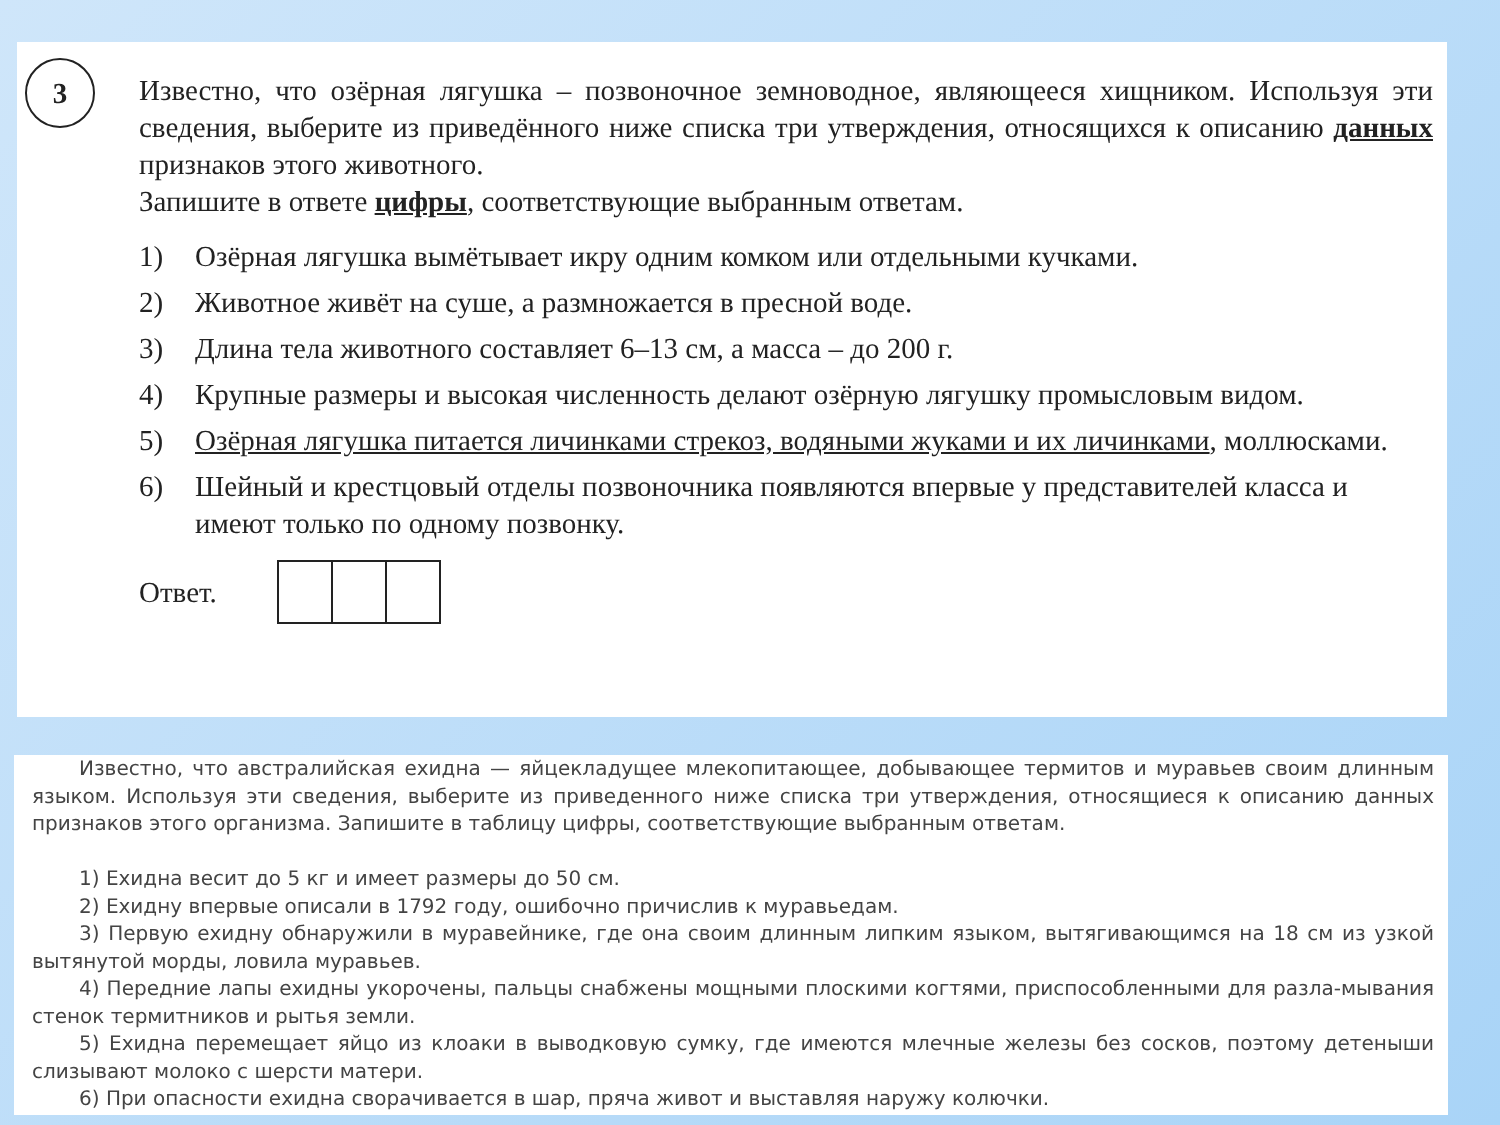3
Известно, что озёрная лягушка – позвоночное земноводное, являющееся хищником. Используя эти сведения, выберите из приведённого ниже списка три утверждения, относящихся к описанию данных признаков этого животного.
Запишите в ответе цифры, соответствующие выбранным ответам.
1) Озёрная лягушка вымётывает икру одним комком или отдельными кучками.
2) Животное живёт на суше, а размножается в пресной воде.
3) Длина тела животного составляет 6–13 см, а масса – до 200 г.
4) Крупные размеры и высокая численность делают озёрную лягушку промысловым видом.
5) Озёрная лягушка питается личинками стрекоз, водяными жуками и их личинками, моллюсками.
6) Шейный и крестцовый отделы позвоночника появляются впервые у представителей класса и имеют только по одному позвонку.
Ответ.
Известно, что австралийская ехидна — яйцекладущее млекопитающее, добывающее термитов и муравьев своим длинным языком. Используя эти сведения, выберите из приведенного ниже списка три утверждения, относящиеся к описанию данных признаков этого организма. Запишите в таблицу цифры, соответствующие выбранным ответам.
1) Ехидна весит до 5 кг и имеет размеры до 50 см.
2) Ехидну впервые описали в 1792 году, ошибочно причислив к муравьедам.
3) Первую ехидну обнаружили в муравейнике, где она своим длинным липким языком, вытягивающимся на 18 см из узкой вытянутой морды, ловила муравьев.
4) Передние лапы ехидны укорочены, пальцы снабжены мощными плоскими когтями, приспособленными для разла-мывания стенок термитников и рытья земли.
5) Ехидна перемещает яйцо из клоаки в выводковую сумку, где имеются млечные железы без сосков, поэтому детеныши слизывают молоко с шерсти матери.
6) При опасности ехидна сворачивается в шар, пряча живот и выставляя наружу колючки.